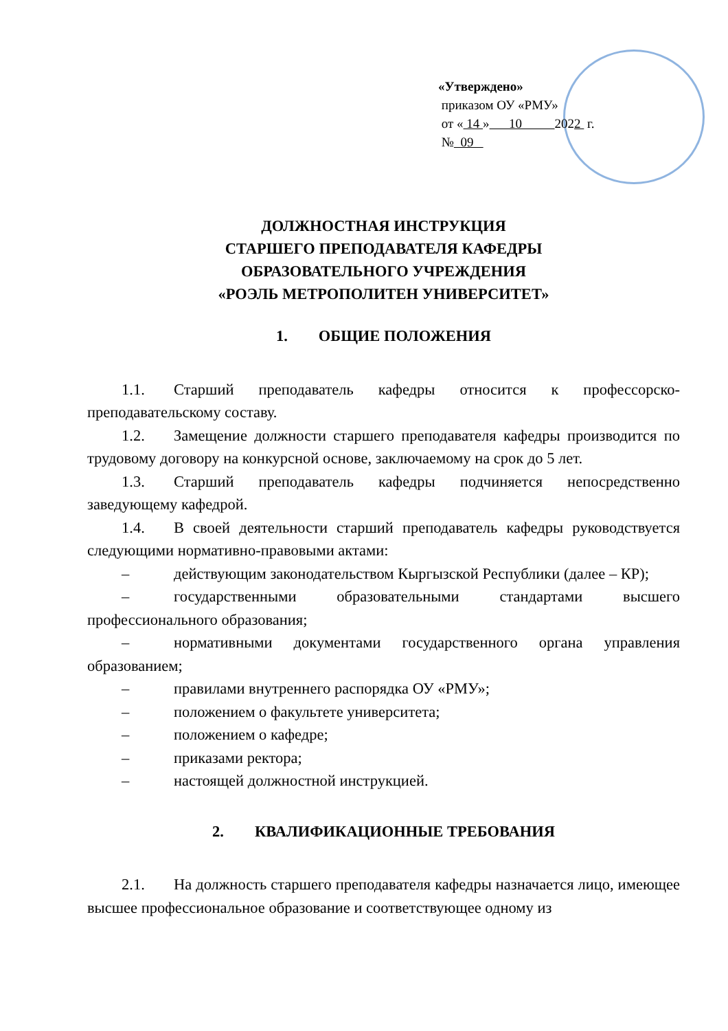«Утверждено»
приказом ОУ «РМУ»
от « 14 » 10 2022 г.
№ 09
ДОЛЖНОСТНАЯ ИНСТРУКЦИЯ
СТАРШЕГО ПРЕПОДАВАТЕЛЯ КАФЕДРЫ
ОБРАЗОВАТЕЛЬНОГО УЧРЕЖДЕНИЯ
«РОЭЛЬ МЕТРОПОЛИТЕН УНИВЕРСИТЕТ»
1. ОБЩИЕ ПОЛОЖЕНИЯ
1.1. Старший преподаватель кафедры относится к профессорско-преподавательскому составу.
1.2. Замещение должности старшего преподавателя кафедры производится по трудовому договору на конкурсной основе, заключаемому на срок до 5 лет.
1.3. Старший преподаватель кафедры подчиняется непосредственно заведующему кафедрой.
1.4. В своей деятельности старший преподаватель кафедры руководствуется следующими нормативно-правовыми актами:
– действующим законодательством Кыргызской Республики (далее – КР);
– государственными образовательными стандартами высшего профессионального образования;
– нормативными документами государственного органа управления образованием;
– правилами внутреннего распорядка ОУ «РМУ»;
– положением о факультете университета;
– положением о кафедре;
– приказами ректора;
– настоящей должностной инструкцией.
2. КВАЛИФИКАЦИОННЫЕ ТРЕБОВАНИЯ
2.1. На должность старшего преподавателя кафедры назначается лицо, имеющее высшее профессиональное образование и соответствующее одному из